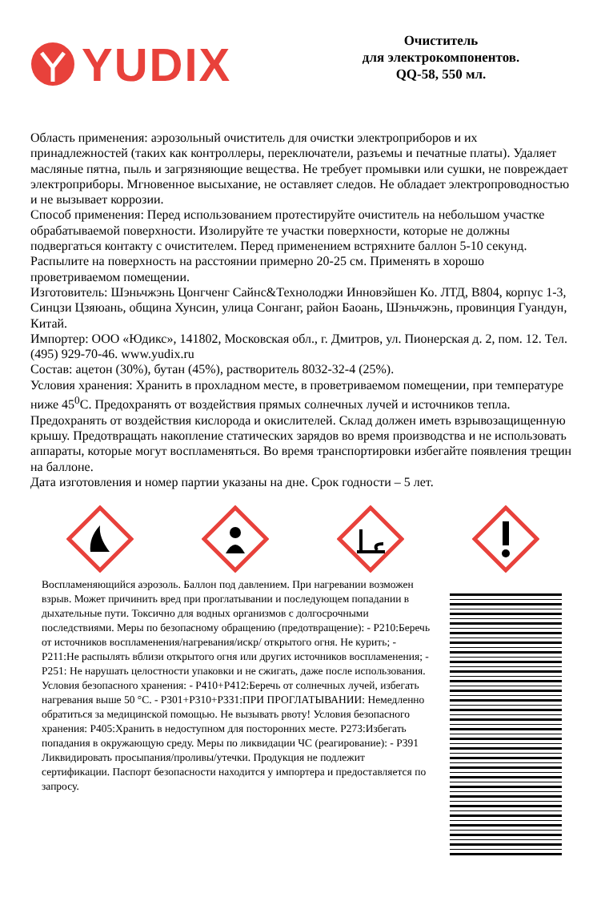YUDIX
Очиститель
для электрокомпонентов.
QQ-58, 550 мл.
Область применения: аэрозольный очиститель для очистки электроприборов и их принадлежностей (таких как контроллеры, переключатели, разъемы и печатные платы). Удаляет масляные пятна, пыль и загрязняющие вещества. Не требует промывки или сушки, не повреждает электроприборы. Мгновенное высыхание, не оставляет следов. Не обладает электропроводностью и не вызывает коррозии.
Способ применения: Перед использованием протестируйте очиститель на небольшом участке обрабатываемой поверхности. Изолируйте те участки поверхности, которые не должны подвергаться контакту с очистителем. Перед применением встряхните баллон 5-10 секунд. Распылите на поверхность на расстоянии примерно 20-25 см. Применять в хорошо проветриваемом помещении.
Изготовитель: Шэньчжэнь Цонгченг Сайнс&Технолоджи Инновэйшен Ко. ЛТД, B804, корпус 1-3, Синцзи Цзяюань, община Хунсин, улица Сонганг, район Баоань, Шэньчжэнь, провинция Гуандун, Китай.
Импортер: ООО «Юдикс», 141802, Московская обл., г. Дмитров, ул. Пионерская д. 2, пом. 12. Тел. (495) 929-70-46. www.yudix.ru
Состав: ацетон (30%), бутан (45%), растворитель 8032-32-4 (25%).
Условия хранения: Хранить в прохладном месте, в проветриваемом помещении, при температуре ниже 45<sup>0</sup>С. Предохранять от воздействия прямых солнечных лучей и источников тепла. Предохранять от воздействия кислорода и окислителей. Склад должен иметь взрывозащищенную крышу. Предотвращать накопление статических зарядов во время производства и не использовать аппараты, которые могут воспламеняться. Во время транспортировки избегайте появления трещин на баллоне.
Дата изготовления и номер партии указаны на дне. Срок годности – 5 лет.
Воспламеняющийся аэрозоль. Баллон под давлением. При нагревании возможен взрыв. Может причинить вред при проглатывании и последующем попадании в дыхательные пути. Токсично для водных организмов с долгосрочными последствиями. Меры по безопасному обращению (предотвращение): - P210:Беречь от источников воспламенения/нагревания/искр/ открытого огня. Не курить; - P211:Не распылять вблизи открытого огня или других источников воспламенения; - P251: Не нарушать целостности упаковки и не сжигать, даже после использования. Условия безопасного хранения: - P410+P412:Беречь от солнечных лучей, избегать нагревания выше 50 °C. - P301+P310+P331:ПРИ ПРОГЛАТЫВАНИИ: Немедленно обратиться за медицинской помощью. Не вызывать рвоту! Условия безопасного хранения: P405:Хранить в недоступном для посторонних месте. P273:Избегать попадания в окружающую среду. Меры по ликвидации ЧС (реагирование): - P391 Ликвидировать просыпания/проливы/утечки. Продукция не подлежит сертификации. Паспорт безопасности находится у импортера и предоставляется по запросу.